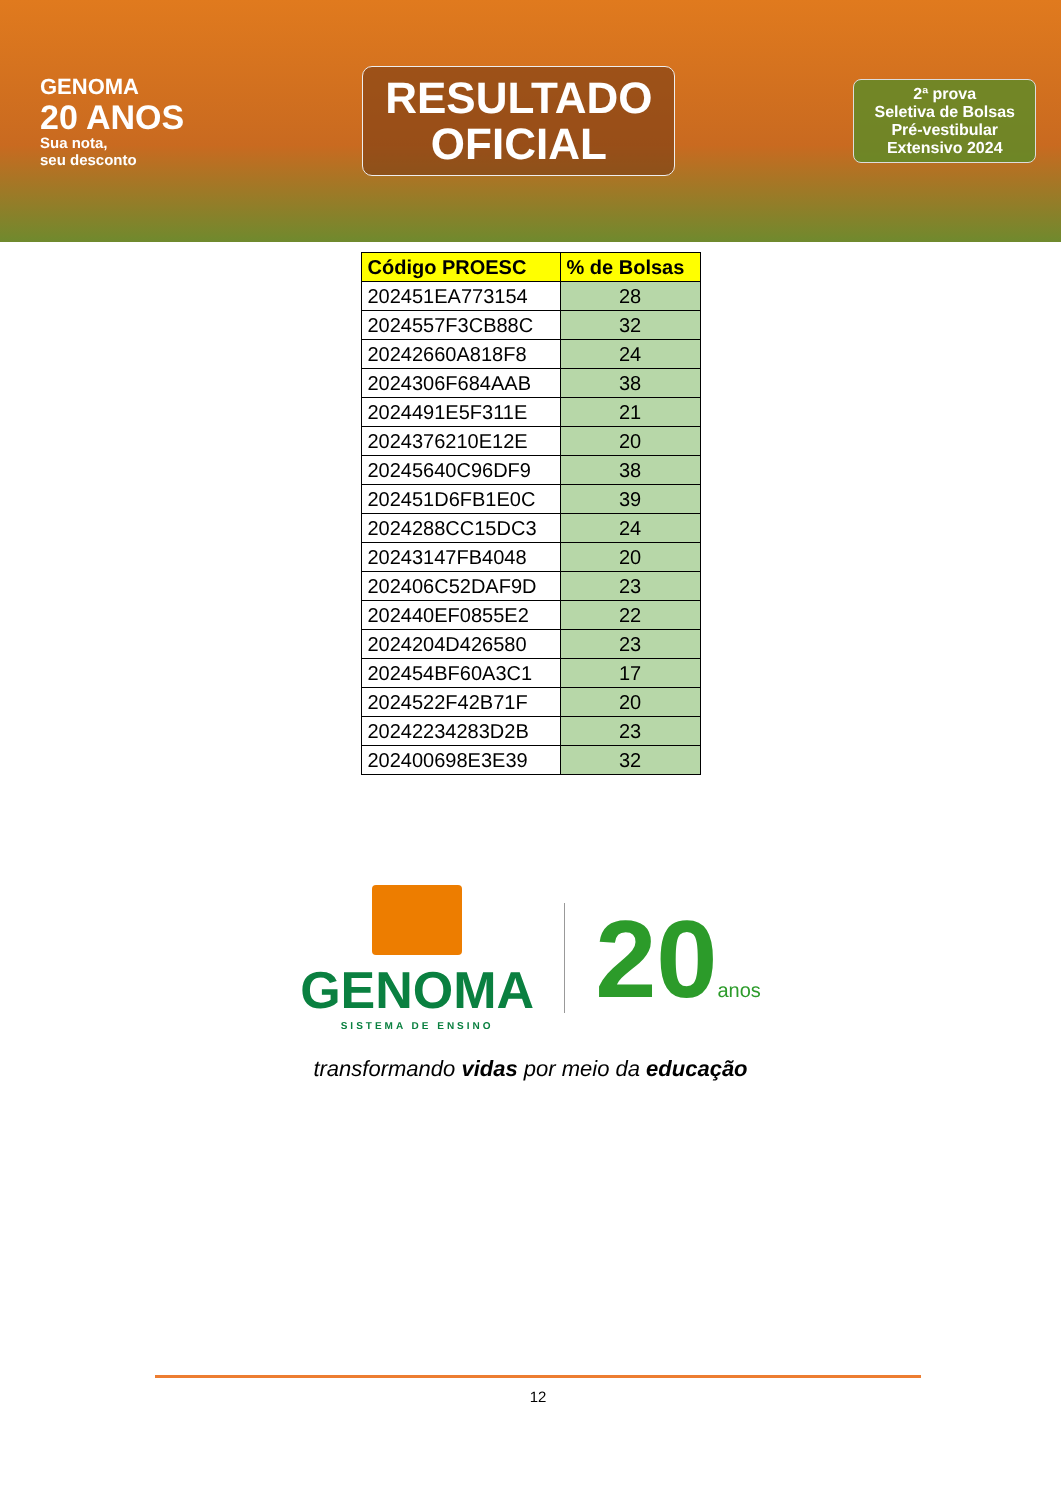GENOMA
20 ANOS
Sua nota,
seu desconto
RESULTADO
OFICIAL
2ª prova
Seletiva de Bolsas
Pré-vestibular
Extensivo 2024
| Código PROESC | % de Bolsas |
| --- | --- |
| 202451EA773154 | 28 |
| 2024557F3CB88C | 32 |
| 20242660A818F8 | 24 |
| 2024306F684AAB | 38 |
| 2024491E5F311E | 21 |
| 2024376210E12E | 20 |
| 20245640C96DF9 | 38 |
| 202451D6FB1E0C | 39 |
| 2024288CC15DC3 | 24 |
| 20243147FB4048 | 20 |
| 202406C52DAF9D | 23 |
| 202440EF0855E2 | 22 |
| 2024204D426580 | 23 |
| 202454BF60A3C1 | 17 |
| 2024522F42B71F | 20 |
| 20242234283D2B | 23 |
| 202400698E3E39 | 32 |
GENOMA
SISTEMA DE ENSINO
20anos
transformando vidas por meio da educação
12